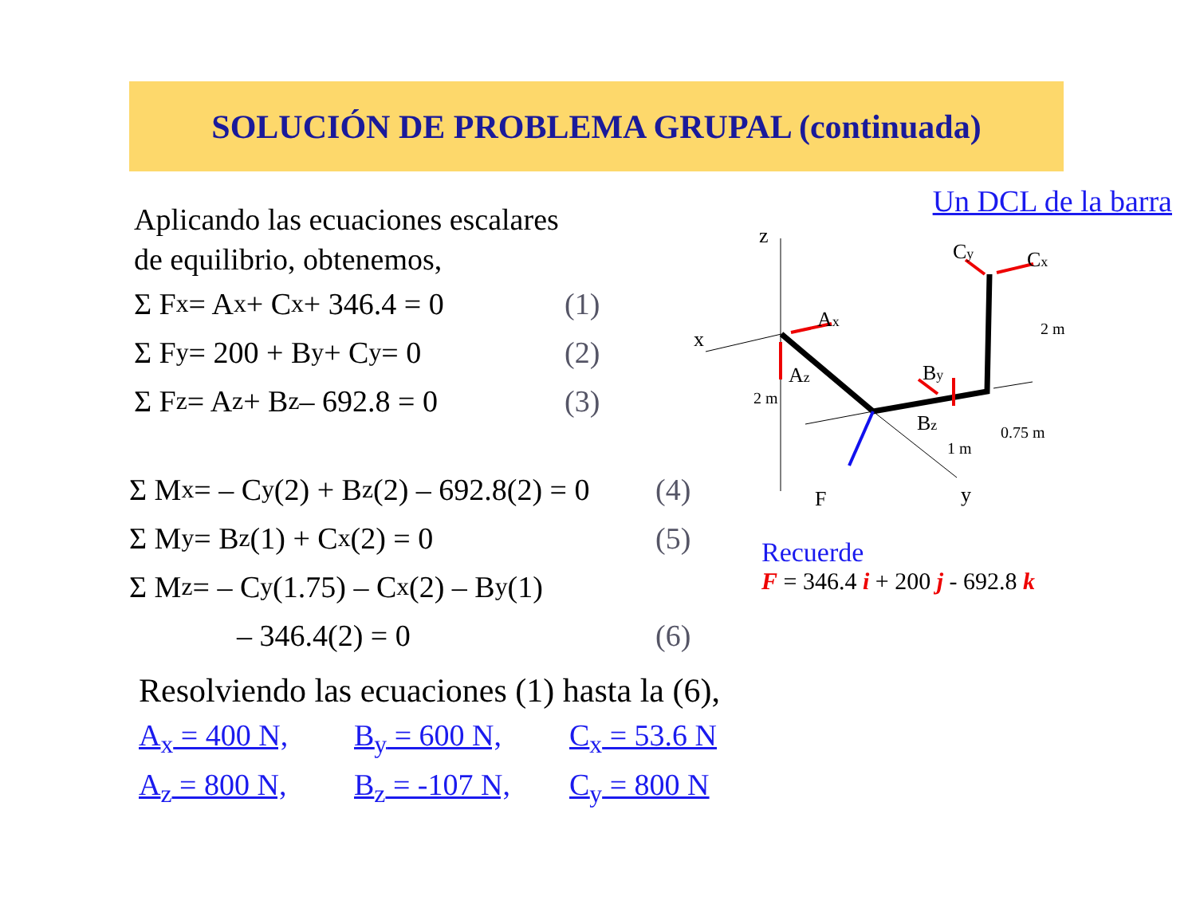SOLUCIÓN DE PROBLEMA GRUPAL (continuada)
Aplicando las ecuaciones escalares
de equilibrio, obtenemos,
Σ F<sub>x</sub> = A<sub>x</sub> + C<sub>x</sub> + 346.4 = 0 (1)
Σ F<sub>y</sub> = 200 + B<sub>y</sub> + C<sub>y</sub> = 0 (2)
Σ F<sub>z</sub> = A<sub>z</sub> + B<sub>z</sub> – 692.8 = 0 (3)
Σ M<sub>x</sub> = – C<sub>y</sub> (2) + B<sub>z</sub> (2) – 692.8(2) = 0 (4)
Σ M<sub>y</sub> = B<sub>z</sub> (1) + C<sub>x</sub> (2) = 0 (5)
Σ M<sub>z</sub> = – C<sub>y</sub> (1.75) – C<sub>x</sub> (2) – B<sub>y</sub> (1)
– 346.4(2) = 0 (6)
Resolviendo las ecuaciones (1) hasta la (6),
A<sub>x</sub> = 400 N, B<sub>y</sub> = 600 N, C<sub>x</sub> = 53.6 N A<sub>z</sub> = 800 N, B<sub>z</sub> = -107 N, C<sub>y</sub> = 800 N
Un DCL de la barra
z
x
Ax
Az
By
Bz
Cy
Cx
2 m
2 m
1 m
0.75 m
F
y
Recuerde
F = 346.4 i + 200 j - 692.8 k